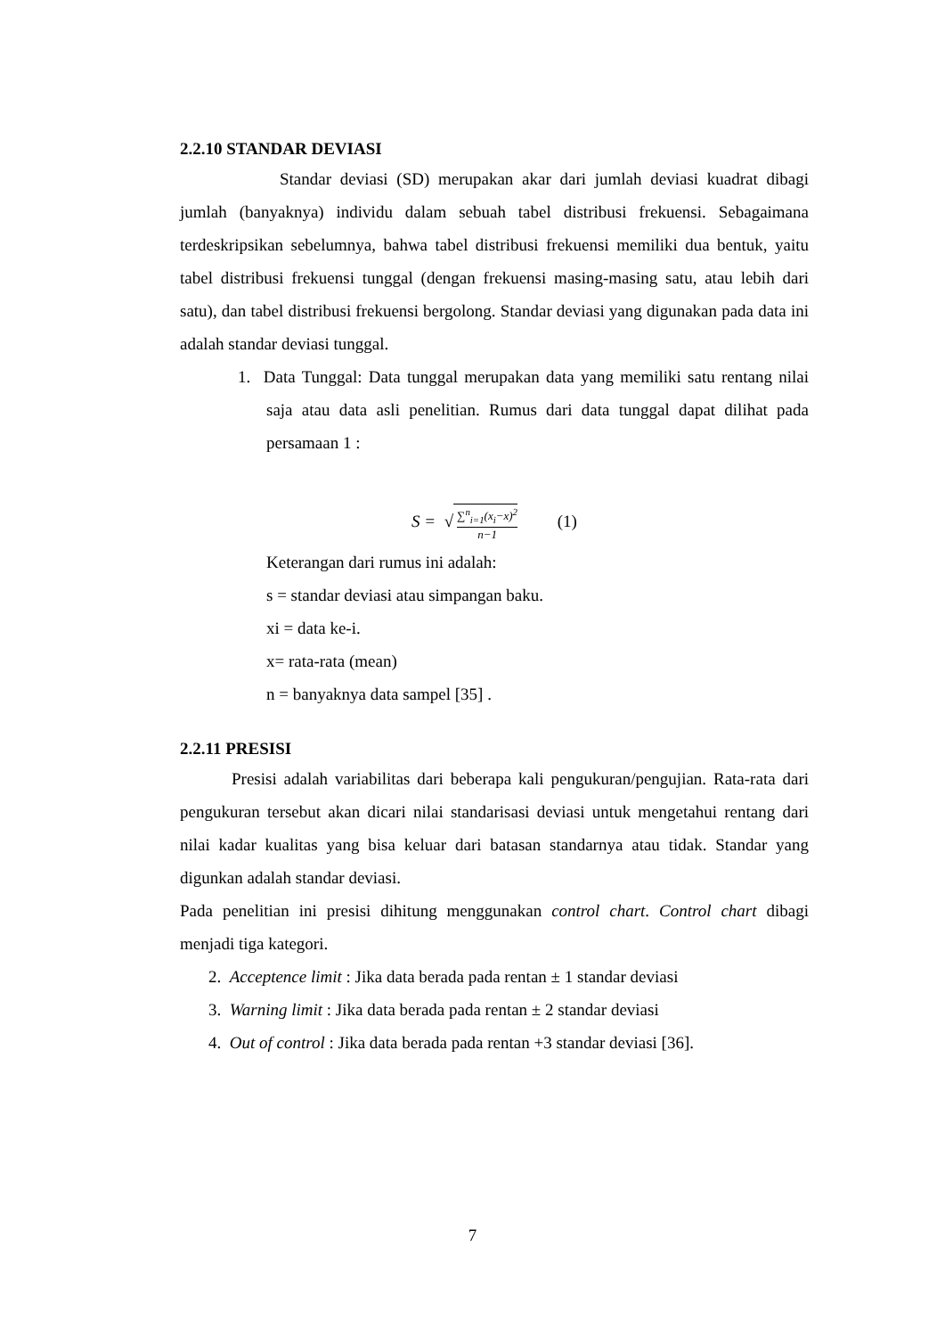2.2.10 STANDAR DEVIASI
Standar deviasi (SD) merupakan akar dari jumlah deviasi kuadrat dibagi jumlah (banyaknya) individu dalam sebuah tabel distribusi frekuensi. Sebagaimana terdeskripsikan sebelumnya, bahwa tabel distribusi frekuensi memiliki dua bentuk, yaitu tabel distribusi frekuensi tunggal (dengan frekuensi masing-masing satu, atau lebih dari satu), dan tabel distribusi frekuensi bergolong. Standar deviasi yang digunakan pada data ini adalah standar deviasi tunggal.
1. Data Tunggal: Data tunggal merupakan data yang memiliki satu rentang nilai saja atau data asli penelitian. Rumus dari data tunggal dapat dilihat pada persamaan 1 :
S = √
∑<sup>n</sup><sub>i=1</sub>(x<sub>i</sub>−x)<sup>2</sup>
n−1
(1)
Keterangan dari rumus ini adalah:
s = standar deviasi atau simpangan baku.
xi = data ke-i.
x= rata-rata (mean)
n = banyaknya data sampel [35] .
2.2.11 PRESISI
Presisi adalah variabilitas dari beberapa kali pengukuran/pengujian. Rata-rata dari pengukuran tersebut akan dicari nilai standarisasi deviasi untuk mengetahui rentang dari nilai kadar kualitas yang bisa keluar dari batasan standarnya atau tidak. Standar yang digunkan adalah standar deviasi.
Pada penelitian ini presisi dihitung menggunakan control chart. Control chart dibagi menjadi tiga kategori.
2. Acceptence limit : Jika data berada pada rentan ± 1 standar deviasi
3. Warning limit : Jika data berada pada rentan ± 2 standar deviasi
4. Out of control : Jika data berada pada rentan +3 standar deviasi [36].
7